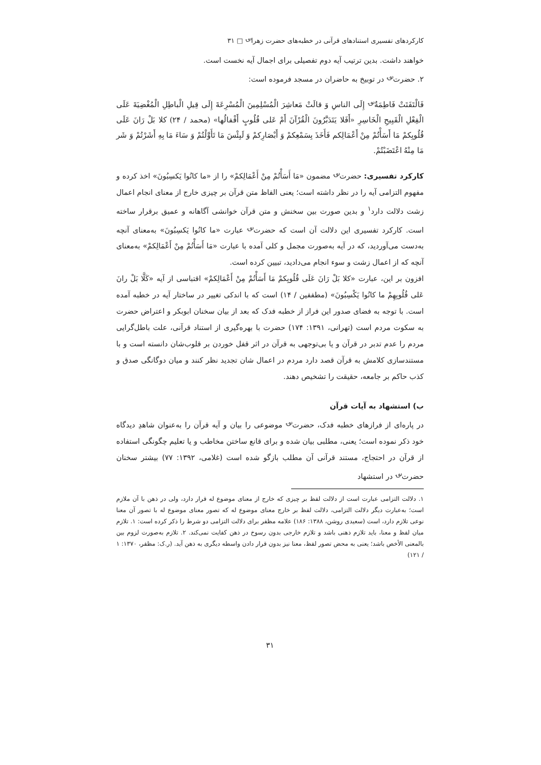کارکردهای تفسیری استنادهای قرآنی در خطبه‌های حضرت زهرا<sup>؈</sup> □ ۳۱
خواهند داشت. بدین ترتیب آیه دوم تفصیلی برای اجمال آیه نخست است.
۲. حضرت<sup>؈</sup> در توبیخ به حاضران در مسجد فرموده است:
فَالْتَفَتَتْ فَاطِمَةُ<sup>؈</sup> إِلَی الناسِ وَ قالَتْ مَعاشِرَ الْمُسْلِمِینَ الْمُسْرِعَةَ إِلَی قِیلِ الْباطِلِ الْمُغْضِیَةَ عَلَی الْفِعْلِ الْقَبِیحِ الْخَاسِرِ «أَفَلا یَتَدَبَّرُونَ الْقُرْآنَ أَمْ عَلی قُلُوبٍ أَقْفالُها» (محمد / ۲۴) کلا بَلْ رَانَ عَلَی قُلُوبِکمْ مَا أَسَأْتُمْ مِنْ أَعْمَالِکم فَأَخَذَ بِسَمْعِکمْ وَ أَبْصَارِکمْ وَ لَبِئْسَ مَا تَأَوَّلْتُمْ وَ سَاءَ مَا بِهِ أَشَرْتُمْ وَ شَر مَا مِنْهُ اعْتَضَبْتُمْ.
کارکرد تفسیری: حضرت<sup>؈</sup> مضمون «مَا أَسَأْتُمْ مِنْ أَعْمَالِکمْ» را از «ما کانُوا یَکسِبُونَ» اخذ کرده و مفهوم التزامی آیه را در نظر داشته است؛ یعنی الفاظ متن قرآن بر چیزی خارج از معنای انجام اعمال زشت دلالت دارد<sup>۱</sup> و بدین صورت بین سخنش و متن قرآن خوانشی آگاهانه و عمیق برقرار ساخته است. کارکرد تفسیری این دلالت آن است که حضرت<sup>؈</sup> عبارت «ما کانُوا یَکسِبُونَ» به‌معنای آنچه به‌دست می‌آوردید، که در آیه به‌صورت مجمل و کلی آمده با عبارت «مَا أَسَأْتُمْ مِنْ أَعْمَالِکمْ» به‌معنای آنچه که از اعمال زشت و سوء انجام می‌دادید، تبیین کرده است.
افزون بر این، عبارت «کلا بَلْ رَانَ عَلَی قُلُوبِکمْ مَا أَسَأْتُمْ مِنْ أَعْمَالِکمْ» اقتباسی از آیه «کَلَّا بَلْ رانَ عَلی قُلُوبِهِمْ ما کانُوا یَکْسِبُونَ» (مطففین / ۱۴) است که با اندکی تغییر در ساختار آیه در خطبه آمده است. با توجه به فضای صدور این فراز از خطبه فدک که بعد از بیان سخنان ابوبکر و اعتراض حضرت به سکوت مردم است (تهرانی، ۱۳۹۱: ۱۷۴) حضرت با بهره‌گیری از استناد قرآنی، علت باطل‌گرایی مردم را عدم تدبر در قرآن و یا بی‌توجهی به قرآن در اثر قفل خوردن بر قلوب‌شان دانسته است و با مستندسازی کلامش به قرآن قصد دارد مردم در اعمال شان تجدید نظر کنند و میان دوگانگی صدق و کذب حاکم بر جامعه، حقیقت را تشخیص دهند.
ب) استشهاد به آیات قرآن
در پاره‌ای از فرازهای خطبه فدک، حضرت<sup>؈</sup> موضوعی را بیان و آیه قرآن را به‌عنوان شاهدِ دیدگاه خود ذکر نموده است؛ یعنی، مطلبی بیان شده و برای قانع ساختن مخاطب و یا تعلیم چگونگی استفاده از قرآن در احتجاج، مستند قرآنی آن مطلب بازگو شده است (غلامی، ۱۳۹۲: ۷۷) بیشتر سخنان حضرت<sup>؈</sup> در استشهاد
۱. دلالت التزامی عبارت است از دلالت لفظ بر چیزی که خارج از معنای موضوع له قرار دارد، ولی در ذهن با آن ملازم است؛ به‌عبارت دیگر دلالت التزامی، دلالت لفظ بر خارج معنای موضوع له که تصور معنای موضوع له با تصور آن معنا نوعی تلازم دارد، است (سعیدی روشن، ۱۳۸۸: ۱۸۶) علامه مظفر برای دلالت التزامی دو شرط را ذکر کرده است: ۱. تلازم میان لفظ و معنا، باید تلازم ذهنی باشد و تلازم خارجی بدون رسوخ در ذهن کفایت نمی‌کند. ۲. تلازم به‌صورت لزوم بین بالمعنی الأخص باشد؛ یعنی به محض تصور لفظ، معنا نیز بدون قرار دادن واسطه دیگری به ذهن آید. (ر.ک: مظفر، ۱۳۷۰: ۱ / ۱۲۱)
۳۱